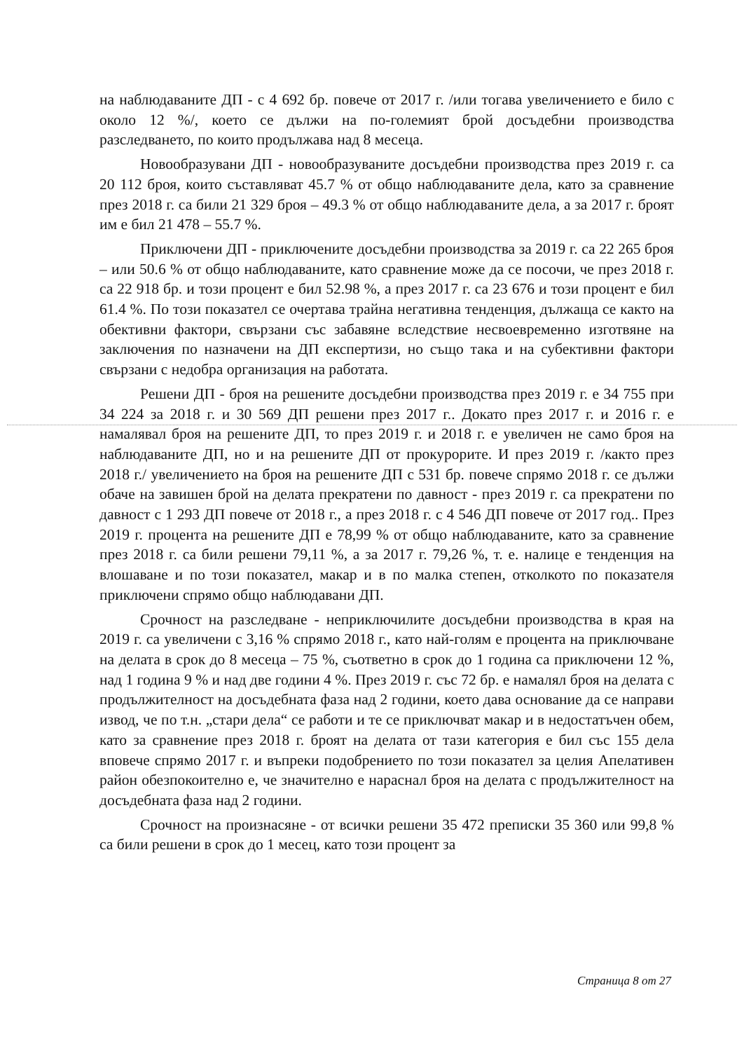на наблюдаваните ДП - с 4 692 бр. повече от 2017 г. /или тогава увеличението е било с около 12 %/, което се дължи на по-големият брой досъдебни производства разследването, по които продължава над 8 месеца.
Новообразувани ДП - новообразуваните досъдебни производства през 2019 г. са 20 112 броя, които съставляват 45.7 % от общо наблюдаваните дела, като за сравнение през 2018 г. са били 21 329 броя – 49.3 % от общо наблюдаваните дела, а за 2017 г. броят им е бил 21 478 – 55.7 %.
Приключени ДП - приключените досъдебни производства за 2019 г. са 22 265 броя – или 50.6 % от общо наблюдаваните, като сравнение може да се посочи, че през 2018 г. са 22 918 бр. и този процент е бил 52.98 %, а през 2017 г. са 23 676 и този процент е бил 61.4 %. По този показател се очертава трайна негативна тенденция, дължаща се както на обективни фактори, свързани със забавяне вследствие несвоевременно изготвяне на заключения по назначени на ДП експертизи, но също така и на субективни фактори свързани с недобра организация на работата.
Решени ДП - броя на решените досъдебни производства през 2019 г. е 34 755 при 34 224 за 2018 г. и 30 569 ДП решени през 2017 г.. Докато през 2017 г. и 2016 г. е намалявал броя на решените ДП, то през 2019 г. и 2018 г. е увеличен не само броя на наблюдаваните ДП, но и на решените ДП от прокурорите. И през 2019 г. /както през 2018 г./ увеличението на броя на решените ДП с 531 бр. повече спрямо 2018 г. се дължи обаче на завишен брой на делата прекратени по давност - през 2019 г. са прекратени по давност с 1 293 ДП повече от 2018 г., а през 2018 г. с 4 546 ДП повече от 2017 год.. През 2019 г. процента на решените ДП е 78,99 % от общо наблюдаваните, като за сравнение през 2018 г. са били решени 79,11 %, а за 2017 г. 79,26 %, т. е. налице е тенденция на влошаване и по този показател, макар и в по малка степен, отколкото по показателя приключени спрямо общо наблюдавани ДП.
Срочност на разследване - неприключилите досъдебни производства в края на 2019 г. са увеличени с 3,16 % спрямо 2018 г., като най-голям е процента на приключване на делата в срок до 8 месеца – 75 %, съответно в срок до 1 година са приключени 12 %, над 1 година 9 % и над две години 4 %. През 2019 г. със 72 бр. е намалял броя на делата с продължителност на досъдебната фаза над 2 години, което дава основание да се направи извод, че по т.н. „стари дела“ се работи и те се приключват макар и в недостатъчен обем, като за сравнение през 2018 г. броят на делата от тази категория е бил със 155 дела вповече спрямо 2017 г. и въпреки подобрението по този показател за целия Апелативен район обезпокоително е, че значително е нараснал броя на делата с продължителност на досъдебната фаза над 2 години.
Срочност на произнасяне - от всички решени 35 472 преписки 35 360 или 99,8 % са били решени в срок до 1 месец, като този процент за
Страница 8 от 27